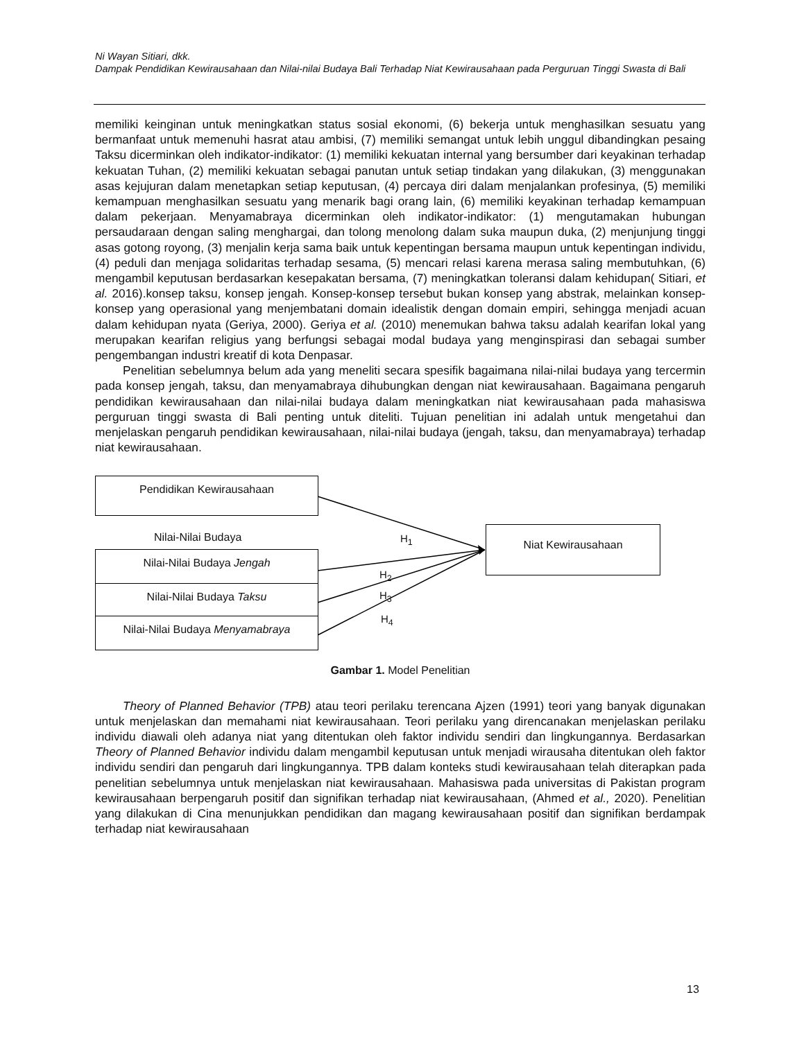Ni Wayan Sitiari, dkk.
Dampak Pendidikan Kewirausahaan dan Nilai-nilai Budaya Bali Terhadap Niat Kewirausahaan pada Perguruan Tinggi Swasta di Bali
memiliki keinginan untuk meningkatkan status sosial ekonomi, (6) bekerja untuk menghasilkan sesuatu yang bermanfaat untuk memenuhi hasrat atau ambisi, (7) memiliki semangat untuk lebih unggul dibandingkan pesaing Taksu dicerminkan oleh indikator-indikator: (1) memiliki kekuatan internal yang bersumber dari keyakinan terhadap kekuatan Tuhan, (2) memiliki kekuatan sebagai panutan untuk setiap tindakan yang dilakukan, (3) menggunakan asas kejujuran dalam menetapkan setiap keputusan, (4) percaya diri dalam menjalankan profesinya, (5) memiliki kemampuan menghasilkan sesuatu yang menarik bagi orang lain, (6) memiliki keyakinan terhadap kemampuan dalam pekerjaan. Menyamabraya dicerminkan oleh indikator-indikator: (1) mengutamakan hubungan persaudaraan dengan saling menghargai, dan tolong menolong dalam suka maupun duka, (2) menjunjung tinggi asas gotong royong, (3) menjalin kerja sama baik untuk kepentingan bersama maupun untuk kepentingan individu, (4) peduli dan menjaga solidaritas terhadap sesama, (5) mencari relasi karena merasa saling membutuhkan, (6) mengambil keputusan berdasarkan kesepakatan bersama, (7) meningkatkan toleransi dalam kehidupan( Sitiari, et al. 2016).konsep taksu, konsep jengah. Konsep-konsep tersebut bukan konsep yang abstrak, melainkan konsep-konsep yang operasional yang menjembatani domain idealistik dengan domain empiri, sehingga menjadi acuan dalam kehidupan nyata (Geriya, 2000). Geriya et al. (2010) menemukan bahwa taksu adalah kearifan lokal yang merupakan kearifan religius yang berfungsi sebagai modal budaya yang menginspirasi dan sebagai sumber pengembangan industri kreatif di kota Denpasar.
Penelitian sebelumnya belum ada yang meneliti secara spesifik bagaimana nilai-nilai budaya yang tercermin pada konsep jengah, taksu, dan menyamabraya dihubungkan dengan niat kewirausahaan. Bagaimana pengaruh pendidikan kewirausahaan dan nilai-nilai budaya dalam meningkatkan niat kewirausahaan pada mahasiswa perguruan tinggi swasta di Bali penting untuk diteliti. Tujuan penelitian ini adalah untuk mengetahui dan menjelaskan pengaruh pendidikan kewirausahaan, nilai-nilai budaya (jengah, taksu, dan menyamabraya) terhadap niat kewirausahaan.
Pendidikan Kewirausahaan
Nilai-Nilai Budaya
Nilai-Nilai Budaya Jengah
Nilai-Nilai Budaya Taksu
Nilai-Nilai Budaya Menyamabraya
Niat Kewirausahaan
H<sub>1</sub>
H<sub>2</sub>
H<sub>3</sub>
H<sub>4</sub>
Gambar 1. Model Penelitian
Theory of Planned Behavior (TPB) atau teori perilaku terencana Ajzen (1991) teori yang banyak digunakan untuk menjelaskan dan memahami niat kewirausahaan. Teori perilaku yang direncanakan menjelaskan perilaku individu diawali oleh adanya niat yang ditentukan oleh faktor individu sendiri dan lingkungannya. Berdasarkan Theory of Planned Behavior individu dalam mengambil keputusan untuk menjadi wirausaha ditentukan oleh faktor individu sendiri dan pengaruh dari lingkungannya. TPB dalam konteks studi kewirausahaan telah diterapkan pada penelitian sebelumnya untuk menjelaskan niat kewirausahaan. Mahasiswa pada universitas di Pakistan program kewirausahaan berpengaruh positif dan signifikan terhadap niat kewirausahaan, (Ahmed et al., 2020). Penelitian yang dilakukan di Cina menunjukkan pendidikan dan magang kewirausahaan positif dan signifikan berdampak terhadap niat kewirausahaan
13